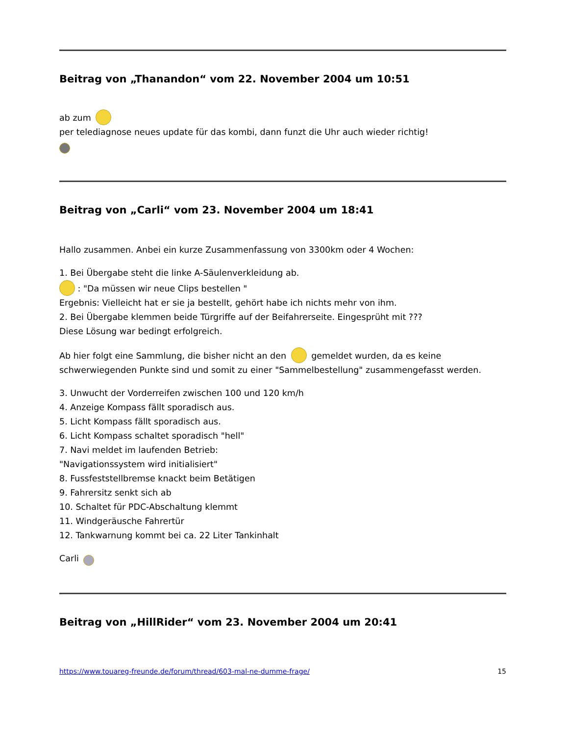Beitrag von „Thanandon“ vom 22. November 2004 um 10:51
ab zum
per telediagnose neues update für das kombi, dann funzt die Uhr auch wieder richtig!
Beitrag von „Carli“ vom 23. November 2004 um 18:41
Hallo zusammen. Anbei ein kurze Zusammenfassung von 3300km oder 4 Wochen:
1. Bei Übergabe steht die linke A-Säulenverkleidung ab.
: "Da müssen wir neue Clips bestellen "
Ergebnis: Vielleicht hat er sie ja bestellt, gehört habe ich nichts mehr von ihm.
2. Bei Übergabe klemmen beide Türgriffe auf der Beifahrerseite. Eingesprüht mit ???
Diese Lösung war bedingt erfolgreich.
Ab hier folgt eine Sammlung, die bisher nicht an den gemeldet wurden, da es keine schwerwiegenden Punkte sind und somit zu einer "Sammelbestellung" zusammengefasst werden.
3. Unwucht der Vorderreifen zwischen 100 und 120 km/h
4. Anzeige Kompass fällt sporadisch aus.
5. Licht Kompass fällt sporadisch aus.
6. Licht Kompass schaltet sporadisch "hell"
7. Navi meldet im laufenden Betrieb:
"Navigationssystem wird initialisiert"
8. Fussfeststellbremse knackt beim Betätigen
9. Fahrersitz senkt sich ab
10. Schaltet für PDC-Abschaltung klemmt
11. Windgeräusche Fahrertür
12. Tankwarnung kommt bei ca. 22 Liter Tankinhalt
Carli
Beitrag von „HillRider“ vom 23. November 2004 um 20:41
https://www.touareg-freunde.de/forum/thread/603-mal-ne-dumme-frage/ 15